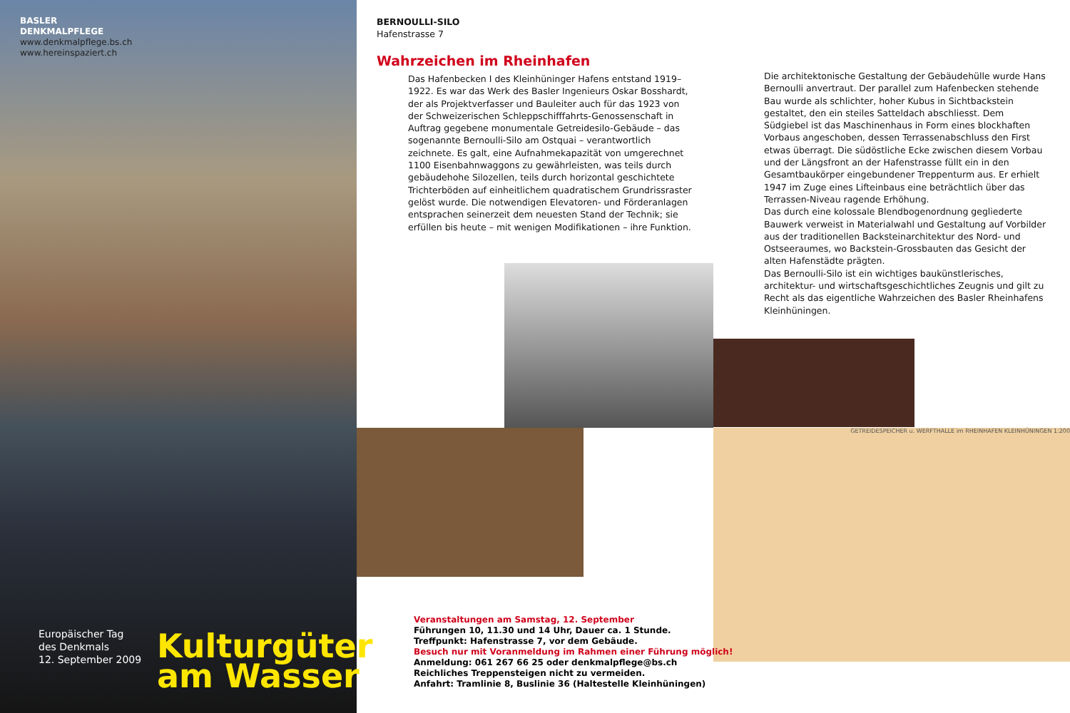BASLER
DENKMALPFLEGE
www.denkmalpflege.bs.ch
www.hereinspaziert.ch
Europäischer Tag
des Denkmals
12. September 2009
Kulturgüter
am Wasser
BERNOULLI-SILO
Hafenstrasse 7
Wahrzeichen im Rheinhafen
Das Hafenbecken I des Kleinhüninger Hafens entstand 1919–1922. Es war das Werk des Basler Ingenieurs Oskar Bosshardt, der als Projektverfasser und Bauleiter auch für das 1923 von der Schweizerischen Schleppschifffahrts-Genossenschaft in Auftrag gegebene monumentale Getreidesilo-Gebäude – das sogenannte Bernoulli-Silo am Ostquai – verantwortlich zeichnete. Es galt, eine Aufnahmekapazität von umgerechnet 1100 Eisenbahnwaggons zu gewährleisten, was teils durch gebäudehohe Silozellen, teils durch horizontal geschichtete Trichterböden auf einheitlichem quadratischem Grundrissraster gelöst wurde. Die notwendigen Elevatoren- und Förderanlagen entsprachen seinerzeit dem neuesten Stand der Technik; sie erfüllen bis heute – mit wenigen Modifikationen – ihre Funktion.
Die architektonische Gestaltung der Gebäudehülle wurde Hans Bernoulli anvertraut. Der parallel zum Hafenbecken stehende Bau wurde als schlichter, hoher Kubus in Sichtbackstein gestaltet, den ein steiles Satteldach abschliesst. Dem Südgiebel ist das Maschinenhaus in Form eines blockhaften Vorbaus angeschoben, dessen Terrassenabschluss den First etwas überragt. Die südöstliche Ecke zwischen diesem Vorbau und der Längsfront an der Hafenstrasse füllt ein in den Gesamtbaukörper eingebundener Treppenturm aus. Er erhielt 1947 im Zuge eines Lifteinbaus eine beträchtlich über das Terrassen-Niveau ragende Erhöhung.
Das durch eine kolossale Blendbogenordnung gegliederte Bauwerk verweist in Materialwahl und Gestaltung auf Vorbilder aus der traditionellen Backsteinarchitektur des Nord- und Ostseeraumes, wo Backstein-Grossbauten das Gesicht der alten Hafenstädte prägten.
Das Bernoulli-Silo ist ein wichtiges baukünstlerisches, architektur- und wirtschaftsgeschichtliches Zeugnis und gilt zu Recht als das eigentliche Wahrzeichen des Basler Rheinhafens Kleinhüningen.
GETREIDESPEICHER u. WERFTHALLE im RHEINHAFEN KLEINHÜNINGEN 1:200
Veranstaltungen am Samstag, 12. September
Führungen 10, 11.30 und 14 Uhr, Dauer ca. 1 Stunde.
Treffpunkt: Hafenstrasse 7, vor dem Gebäude.
Besuch nur mit Voranmeldung im Rahmen einer Führung möglich!
Anmeldung: 061 267 66 25 oder denkmalpflege@bs.ch
Reichliches Treppensteigen nicht zu vermeiden.
Anfahrt: Tramlinie 8, Buslinie 36 (Haltestelle Kleinhüningen)